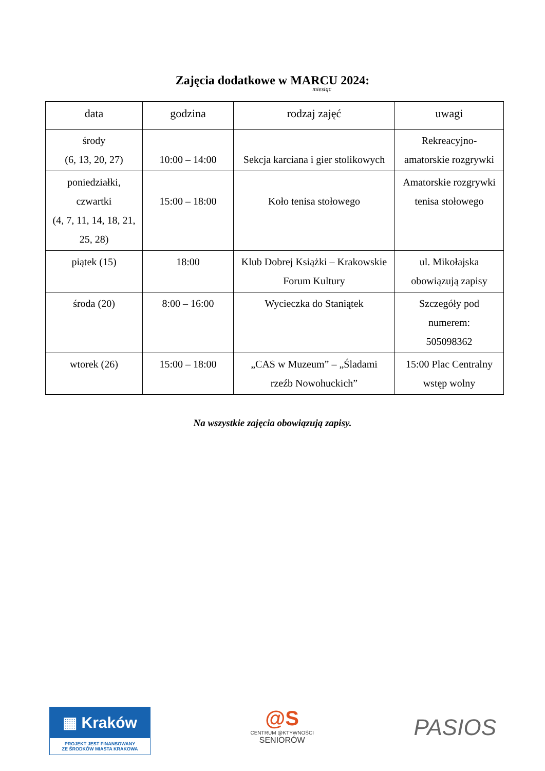Zajęcia dodatkowe w MARCU 2024:
miesiąc
| data | godzina | rodzaj zajęć | uwagi |
| --- | --- | --- | --- |
| środy (6, 13, 20, 27) | 10:00 – 14:00 | Sekcja karciana i gier stolikowych | Rekreacyjno- amatorskie rozgrywki |
| poniedziałki, czwartki (4, 7, 11, 14, 18, 21, 25, 28) | 15:00 – 18:00 | Koło tenisa stołowego | Amatorskie rozgrywki tenisa stołowego |
| piątek (15) | 18:00 | Klub Dobrej Książki – Krakowskie Forum Kultury | ul. Mikołajska obowiązują zapisy |
| środa (20) | 8:00 – 16:00 | Wycieczka do Staniątek | Szczegóły pod numerem: 505098362 |
| wtorek (26) | 15:00 – 18:00 | „CAS w Muzeum” – „Śladami rzeźb Nowohuckich” | 15:00 Plac Centralny wstęp wolny |
Na wszystkie zajęcia obowiązują zapisy.
▦ Kraków
PROJEKT JEST FINANSOWANY
ZE ŚRODKÓW MIASTA KRAKOWA
@S
CENTRUM @KTYWNOŚCI
SENIORÓW
PASIOS